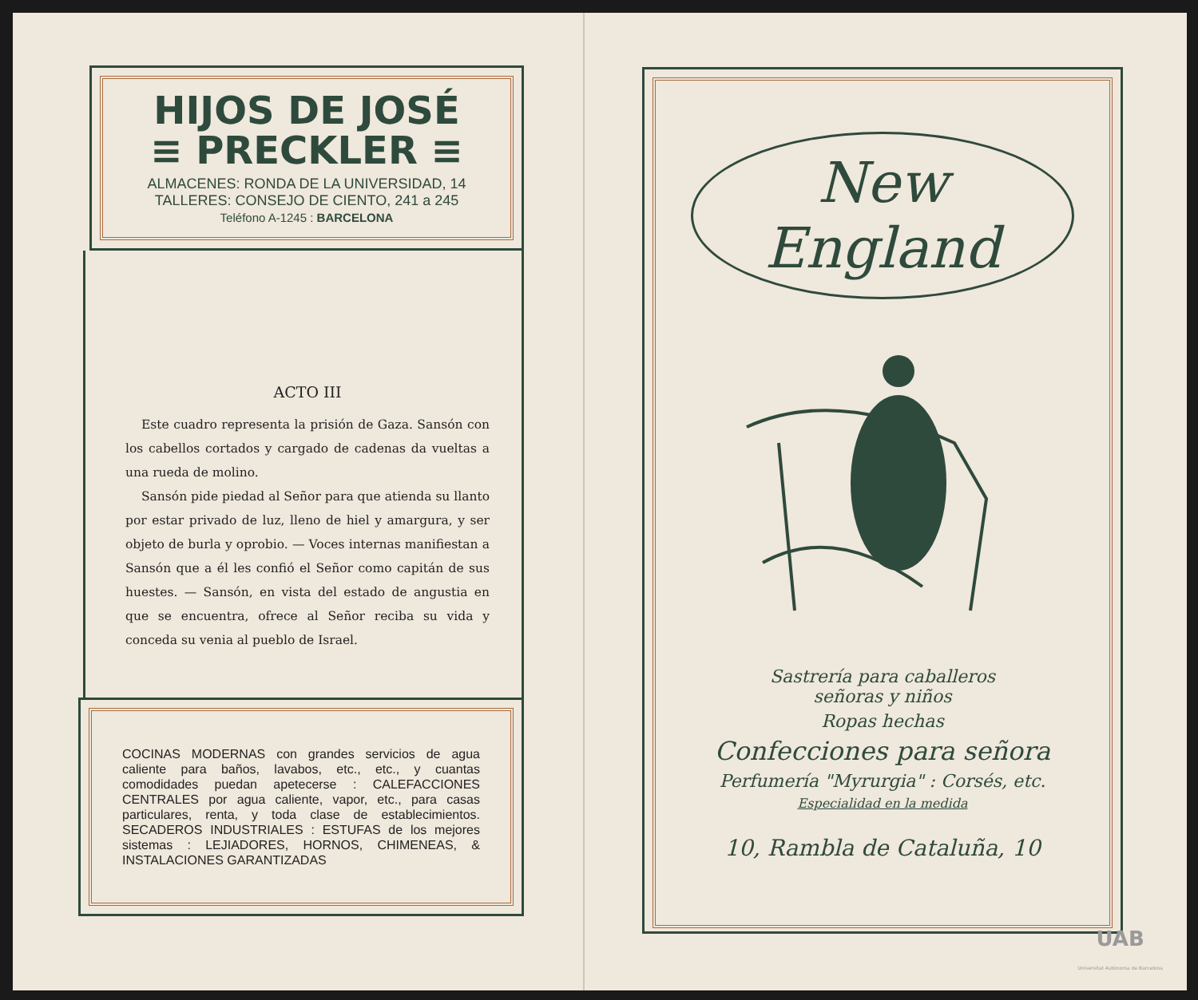HIJOS DE JOSÉ
≡ PRECKLER ≡
ALMACENES: RONDA DE LA UNIVERSIDAD, 14
TALLERES: CONSEJO DE CIENTO, 241 a 245
Teléfono A-1245 : BARCELONA
ACTO III
Este cuadro representa la prisión de Gaza. Sansón con los cabellos cortados y cargado de cadenas da vueltas a una rueda de molino.
Sansón pide piedad al Señor para que atienda su llanto por estar privado de luz, lleno de hiel y amargura, y ser objeto de burla y oprobio. — Voces internas manifiestan a Sansón que a él les confió el Señor como capitán de sus huestes. — Sansón, en vista del estado de angustia en que se encuentra, ofrece al Señor reciba su vida y conceda su venia al pueblo de Israel.
COCINAS MODERNAS con grandes servicios de agua caliente para baños, lavabos, etc., etc., y cuantas comodidades puedan apetecerse : CALEFACCIONES CENTRALES por agua caliente, vapor, etc., para casas particulares, renta, y toda clase de establecimientos. SECADEROS INDUSTRIALES : ESTUFAS de los mejores sistemas : LEJIADORES, HORNOS, CHIMENEAS, & INSTALACIONES GARANTIZADAS
New England
Sastrería para caballeros
señoras y niños
Ropas hechas
Confecciones para señora
Perfumería "Myrurgia" : Corsés, etc.
Especialidad en la medida
10, Rambla de Cataluña, 10
UAB
Universitat Autònoma de Barcelona